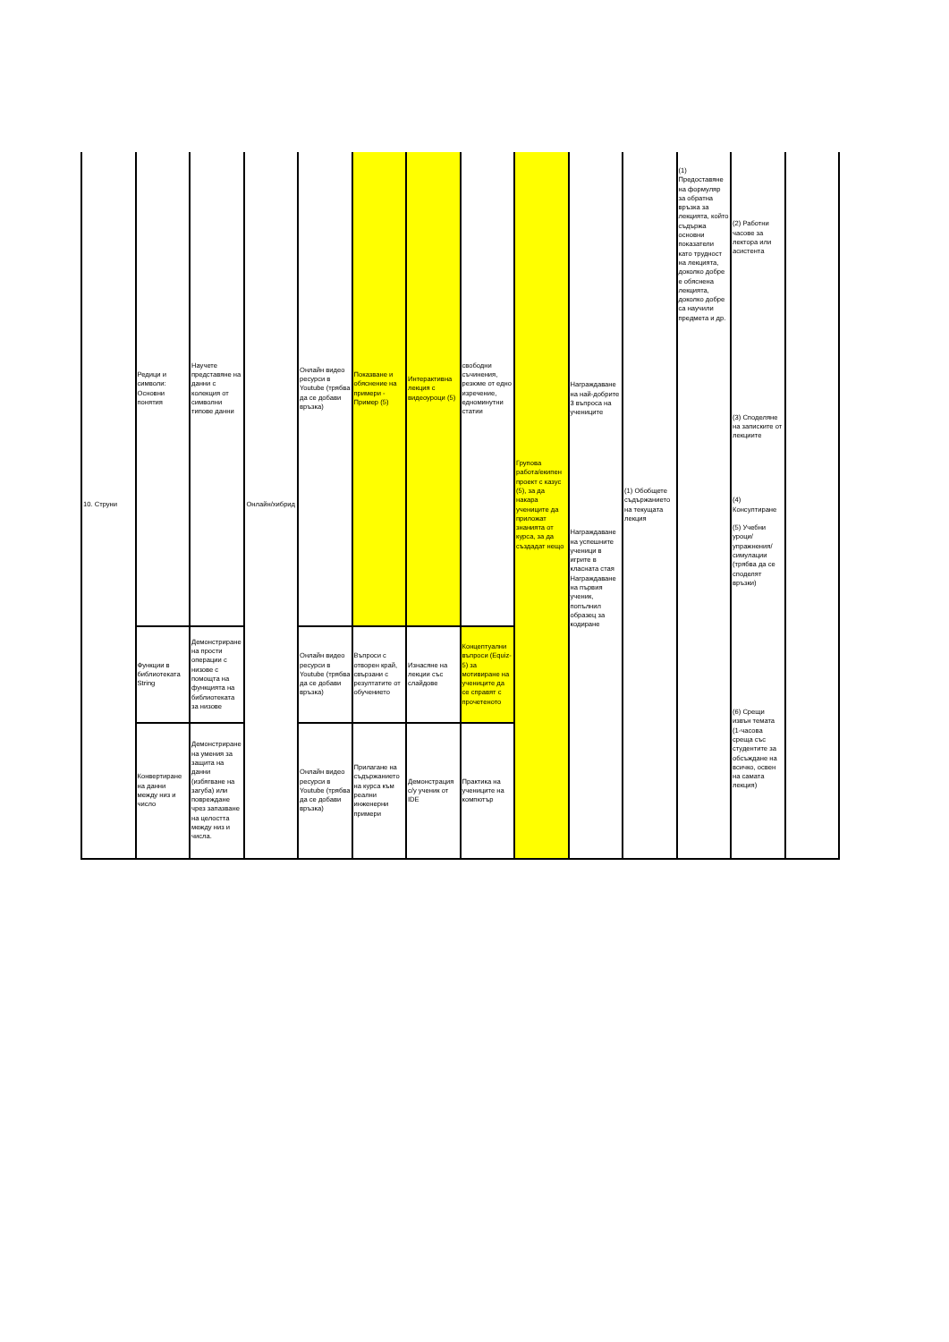| 10. Струни | Редици и символи: Основни понятия | Научете представяне на данни с колекция от символни типове данни | Онлайн/хибрид | Онлайн видео ресурси в Youtube (трябва да се добави връзка) | Показване и обяснение на примери - Пример (5) | Интерактивна лекция с видеоуроци (5) | свободни съчинения, резюме от едно изречение, едноминутни статии | Групова работа/екипен проект с казус (5), за да накара учениците да приложат знанията от курса, за да създадат нещо | Награждаване на най-добрите 3 въпроса на учениците Награждаване на успешните ученици в игрите в класната стая Награждаване на първия ученик, попълнил образец за кодиране | (1) Обобщете съдържанието на текущата лекция | (1) Предоставяне на формуляр за обратна връзка за лекцията, който съдържа основни показатели като трудност на лекцията, доколко добре е обяснена лекцията, доколко добре са научили предмета и др. | (2) Работни часове за лектора или асистента (3) Споделяне на записките от лекциите (4) Консултиране (5) Учебни уроци/упражнения/симулации (трябва да се споделят връзки) (6) Срещи извън темата (1-часова среща със студентите за обсъждане на всичко, освен на самата лекция) | |
| | Функции в библиотеката String | Демонстриране на прости операции с низове с помощта на функцията на библиотеката за низове | | Онлайн видео ресурси в Youtube (трябва да се добави връзка) | Въпроси с отворен край, свързани с резултатите от обучението | Изнасяне на лекции със слайдове | Концептуални въпроси (Equiz-5) за мотивиране на учениците да се справят с прочетеното | | | | | | |
| | Конвертиране на данни между низ и число | Демонстриране на умения за защита на данни (избягване на загуба) или повреждане чрез запазване на целостта между низ и числа. | | Онлайн видео ресурси в Youtube (трябва да се добави връзка) | Прилагане на съдържанието на курса към реални инженерни примери | Демонстрация с/у ученик от IDE | Практика на учениците на компютър | | | | | | |